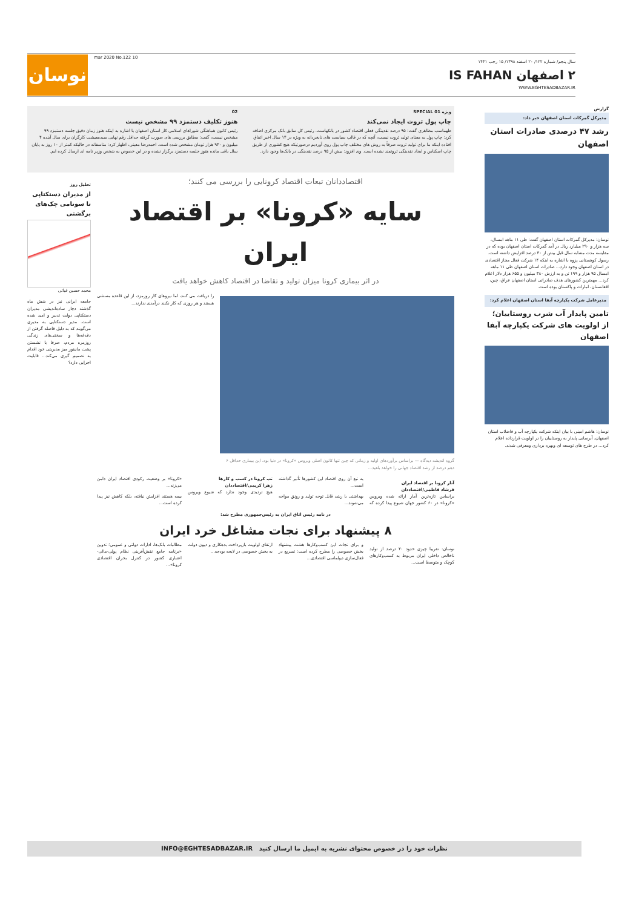سال پنجم/ شماره ۱۲۲/ ۲۰ اسفند ۱۳۹۸/ ۱۵ رجب ۱۴۴۱
۲ اصفهان IS FAHAN
WWW.EGHTESADBAZAR.IR
10 mar 2020 No.122
نوسان
ویژه SPECIAL 01
چاپ پول ثروت ایجاد نمی‌کند
طهماسب مظاهری گفت: ۹۵ درصد نقدینگی فعلی اقتصاد کشور در بانکهاست. رئیس کل سابق بانک مرکزی اضافه کرد: چاپ پول به معنای تولید ثروت نیست، آنچه که در قالب سیاست های نابخردانه به ویژه در ۱۴ سال اخیر اتفاق افتاده اینکه ما برای تولید ثروت صرفاً به روش های مختلف چاپ پول روی آوردیم درصورتیکه هیچ کشوری از طریق چاپ اسکناس و ایجاد نقدینگی ثروتمند نشده است. وی افزود: بیش از ۹۵ درصد نقدینگی در بانک‌ها وجود دارد.
02
هنوز تکلیف دستمزد ۹۹ مشخص نیست
رئیس کانون هماهنگی شوراهای اسلامی کار استان اصفهان با اشاره به اینکه هنوز زمان دقیق جلسه دستمزد ۹۹ مشخص نیست، گفت: مطابق بررسی های صورت گرفته حداقل رقم نهایی سبدمعیشت کارگران برای سال آینده ۴ میلیون و ۹۴۰ هزار تومان مشخص شده است. احمدرضا معینی، اظهار کرد: متاسفانه در حالیکه کمتر از ۱۰ روز به پایان سال باقی مانده هنوز جلسه دستمزد برگزار نشده و در این خصوص به شخص وزیر نامه ای ارسال کرده ایم.
گزارش
مدیرکل گمرکات استان اصفهان خبر داد:
رشد ۴۷ درصدی صادرات استان اصفهان
نوسان: مدیرکل گمرکات استان اصفهان گفت: طی ۱۱ ماهه امسال، سه هزار و ۲۹۰ میلیارد ریال در آمد گمرکات استان اصفهان بوده که در مقایسه مدت مشابه سال قبل بیش از ۳۰ درصد افزایش داشته است. رسول کوهستانی پزوه با اشاره به اینکه ۱۴ شرکت فعال مجاز اقتصادی در استان اصفهان وجود دارد... صادرات استان اصفهان طی ۱۱ ماهه امسال ۹۵ هزار و ۱۹۹ تن و به ارزش ۳۸۰ میلیون و ۶۵۵ هزار دلار اعلام کرد... مهمترین کشورهای هدف صادراتی استان اصفهان عراق، چین، افغانستان، امارات و پاکستان بوده است.
مدیرعامل شرکت یکپارچه آبفا استان اصفهان اعلام کرد:
تامین پایدار آب شرب روستاییان؛ از اولویت های شرکت یکپارچه آبفا اصفهان
نوسان: هاشم امینی با بیان اینکه شرکت یکپارچه آب و فاضلاب استان اصفهان، آبرسانی پایدار به روستاییان را در اولویت قرارداده اعلام کرد... در طرح های توسعه ای وبهره برداری ومعرفی شدند.
اقتصاددانان تبعات اقتصاد کرونایی را بررسی می کنند؛
سایه «کرونا» بر اقتصاد ایران
در اثر بیماری کرونا میزان تولید و تقاضا در اقتصاد کاهش خواهد یافت
گروه اندیشه دیدگاه — براساس برآوردهای اولیه و زمانی که چین تنها کانون اصلی ویروس «کرونا» در دنیا بود، این بیماری حداقل ۶ دهم درصد از رشد اقتصاد جهانی را خواهد بلعید...
را دریافت می کنند، اما نیروهای کار روزمزد، از این قاعده مستثنی هستند و هر روزی که کار نکنند درآمدی ندارند...
آثار کرونا بر اقتصاد ایران
فرشاد فاطمی/اقتصاددان
براساس تازه‌ترین آمار ارائه شده ویروس «کرونا» در ۶۰ کشور جهان شیوع پیدا کرده که به تبع آن روی اقتصاد این کشورها تأثیر گذاشته است...
بهداشتی با رشد قابل توجه تولید و رونق مواجه می‌شوند...
تب کرونا در کسب و کارها
زهرا کریمی/اقتصاددان
هیچ تردیدی وجود ندارد که شیوع ویروس «کرونا» بر وضعیت رکودی اقتصاد ایران دامن می‌زند...
بیمه هستند افزایش نیافته، بلکه کاهش نیز پیدا کرده است...
در نامه رئیس اتاق ایران به رئیس‌جمهوری مطرح شد:
۸ پیشنهاد برای نجات مشاغل خرد ایران
نوسان: تقریبا چیزی حدود ۴۰ درصد از تولید ناخالص داخلی ایران مربوط به کسب‌وکارهای کوچک و متوسط است...
و برای نجات این کسب‌وکارها هشت پیشنهاد بخش خصوصی را مطرح کرده است: تسریع در فعال‌سازی دیپلماسی اقتصادی...
ارتقای اولویت بازپرداخت بدهکاری و دیون دولت به بخش خصوصی در لایحه بودجه...
مطالبات بانک‌ها، ادارات دولتی و عمومی؛ تدوین «برنامه جامع نقش‌آفرینی نظام پولی-مالی-اعتباری کشور در کنترل بحران اقتصادی کرونا»...
تحلیل روز
از مدیران دستکتاپی
تا سونامی چک‌های برگشتی
محمد حسین غیاثی
جامعه ایرانی نیز در شش ماه گذشته دچار ساده‌اندیشی مدیران دستکتاپی دولت تدبیر و امید شده است. مدیر دستکتاپی به مدیری می‌گویند که به دلیل فاصله گرفتن از دغدغه‌ها و سختی‌های زندگی روزمره مردم، صرفا با نشستن پشت مانیتور میز مدیریتی خود اقدام به تصمیم گیری می‌کند... قابلیت اجرایی دارد؟
نظرات خود را در خصوص محتوای نشریه به ایمیل ما ارسال کنید INFO@EGHTESADBAZAR.IR